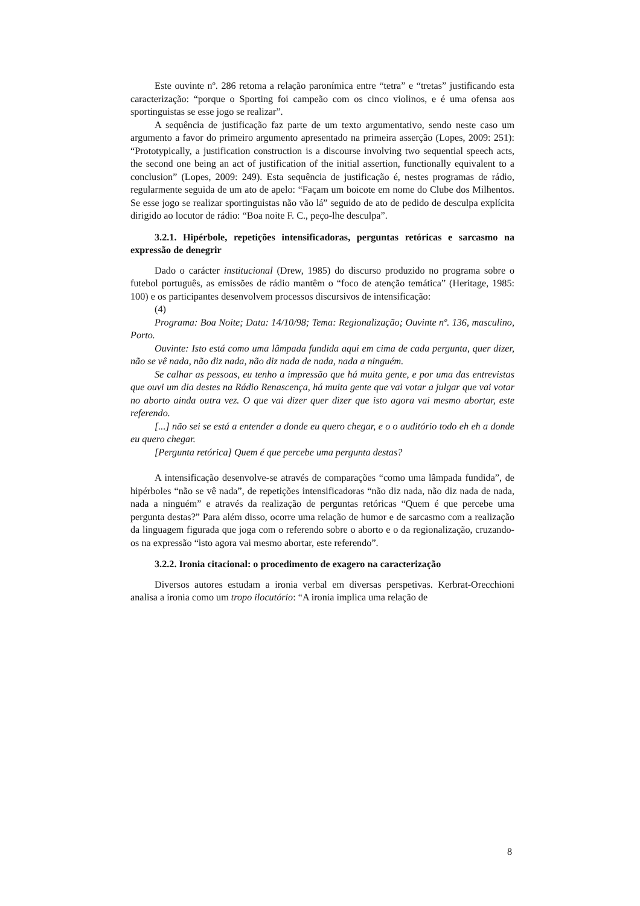Este ouvinte nº. 286 retoma a relação paronímica entre “tetra” e “tretas” justificando esta caracterização: “porque o Sporting foi campeão com os cinco violinos, e é uma ofensa aos sportinguistas se esse jogo se realizar”.
A sequência de justificação faz parte de um texto argumentativo, sendo neste caso um argumento a favor do primeiro argumento apresentado na primeira asserção (Lopes, 2009: 251): “Prototypically, a justification construction is a discourse involving two sequential speech acts, the second one being an act of justification of the initial assertion, functionally equivalent to a conclusion” (Lopes, 2009: 249). Esta sequência de justificação é, nestes programas de rádio, regularmente seguida de um ato de apelo: “Façam um boicote em nome do Clube dos Milhentos. Se esse jogo se realizar sportinguistas não vão lá” seguido de ato de pedido de desculpa explícita dirigido ao locutor de rádio: “Boa noite F. C., peço-lhe desculpa”.
3.2.1. Hipérbole, repetições intensificadoras, perguntas retóricas e sarcasmo na expressão de denegrir
Dado o carácter institucional (Drew, 1985) do discurso produzido no programa sobre o futebol português, as emissões de rádio mantêm o “foco de atenção temática” (Heritage, 1985: 100) e os participantes desenvolvem processos discursivos de intensificação:
(4)
Programa: Boa Noite; Data: 14/10/98; Tema: Regionalização; Ouvinte nº. 136, masculino, Porto.
Ouvinte: Isto está como uma lâmpada fundida aqui em cima de cada pergunta, quer dizer, não se vê nada, não diz nada, não diz nada de nada, nada a ninguém.
Se calhar as pessoas, eu tenho a impressão que há muita gente, e por uma das entrevistas que ouvi um dia destes na Rádio Renascença, há muita gente que vai votar a julgar que vai votar no aborto ainda outra vez. O que vai dizer quer dizer que isto agora vai mesmo abortar, este referendo.
[...] não sei se está a entender a donde eu quero chegar, e o o auditório todo eh eh a donde eu quero chegar.
[Pergunta retórica] Quem é que percebe uma pergunta destas?
A intensificação desenvolve-se através de comparações “como uma lâmpada fundida”, de hipérboles “não se vê nada”, de repetições intensificadoras “não diz nada, não diz nada de nada, nada a ninguém” e através da realização de perguntas retóricas “Quem é que percebe uma pergunta destas?” Para além disso, ocorre uma relação de humor e de sarcasmo com a realização da linguagem figurada que joga com o referendo sobre o aborto e o da regionalização, cruzando-os na expressão “isto agora vai mesmo abortar, este referendo”.
3.2.2. Ironia citacional: o procedimento de exagero na caracterização
Diversos autores estudam a ironia verbal em diversas perspetivas. Kerbrat-Orecchioni analisa a ironia como um tropo ilocutório: “A ironia implica uma relação de
8